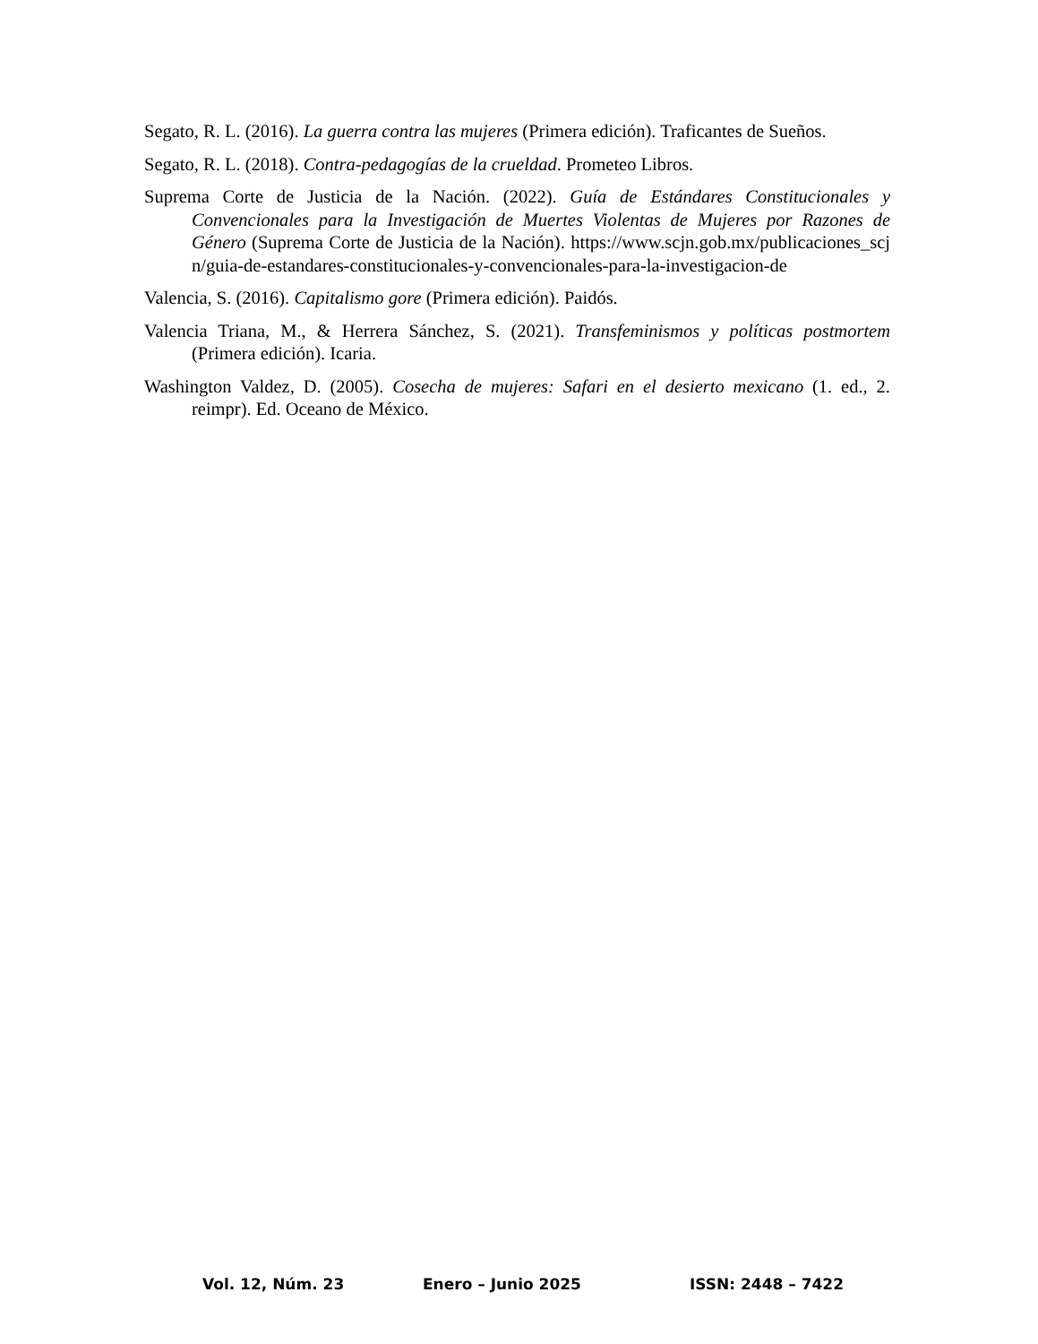Segato, R. L. (2016). La guerra contra las mujeres (Primera edición). Traficantes de Sueños.
Segato, R. L. (2018). Contra-pedagogías de la crueldad. Prometeo Libros.
Suprema Corte de Justicia de la Nación. (2022). Guía de Estándares Constitucionales y Convencionales para la Investigación de Muertes Violentas de Mujeres por Razones de Género (Suprema Corte de Justicia de la Nación). https://www.scjn.gob.mx/publicaciones_scjn/guia-de-estandares-constitucionales-y-convencionales-para-la-investigacion-de
Valencia, S. (2016). Capitalismo gore (Primera edición). Paidós.
Valencia Triana, M., & Herrera Sánchez, S. (2021). Transfeminismos y políticas postmortem (Primera edición). Icaria.
Washington Valdez, D. (2005). Cosecha de mujeres: Safari en el desierto mexicano (1. ed., 2. reimpr). Ed. Oceano de México.
Vol. 12, Núm. 23 Enero – Junio 2025 ISSN: 2448 – 7422